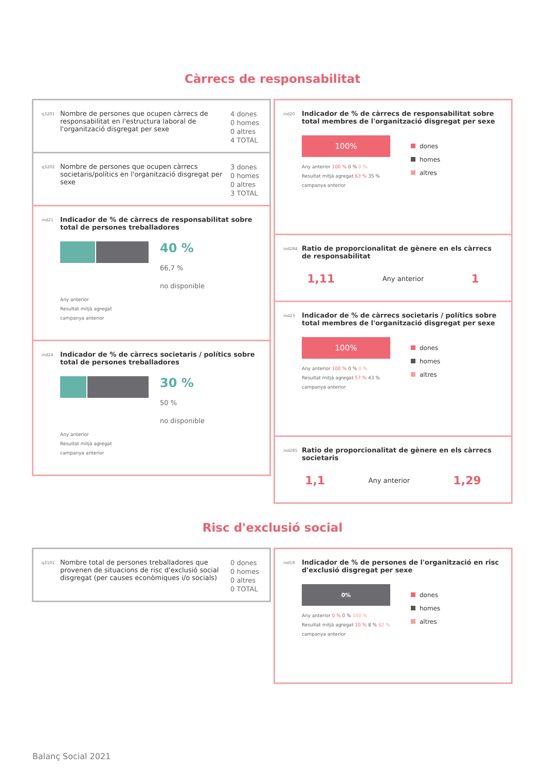Càrrecs de responsabilitat
q3201 Nombre de persones que ocupen càrrecs de responsabilitat en l'estructura laboral de l'organització disgregat per sexe 4 dones
0 homes
0 altres
4 TOTAL
q3202 Nombre de persones que ocupen càrrecs societaris/polítics en l'organització disgregat per sexe 3 dones
0 homes
0 altres
3 TOTAL
ind21 Indicador de % de càrrecs de responsabilitat sobre total de persones treballadores
40 %
66,7 %
no disponible
Any anterior
Resultat mitjà agregat
campanya anterior
ind24 Indicador de % de càrrecs societaris / polítics sobre total de persones treballadores
30 %
50 %
no disponible
Any anterior
Resultat mitjà agregat
campanya anterior
ind20 Indicador de % de càrrecs de responsabilitat sobre total membres de l'organització disgregat per sexe
100%
Any anterior 100 % 0 % 0 %
Resultat mitjà agregat 63 % 35 %
campanya anterior
dones
homes
altres
ind284 Ratio de proporcionalitat de gènere en els càrrecs de responsabilitat
1,11 Any anterior 1
ind23 Indicador de % de càrrecs societaris / polítics sobre total membres de l'organització disgregat per sexe
100%
Any anterior 100 % 0 % 0 %
Resultat mitjà agregat 57 % 43 %
campanya anterior
dones
homes
altres
ind285 Ratio de proporcionalitat de gènere en els càrrecs societaris
1,1 Any anterior 1,29
Risc d'exclusió social
q3101 Nombre total de persones treballadores que provenen de situacions de risc d'exclusió social disgregat (per causes econòmiques i/o socials) 0 dones
0 homes
0 altres
0 TOTAL
ind18 Indicador de % de persones de l'organització en risc d'exclusió disgregat per sexe
0%
Any anterior 0 % 0 % 100 %
Resultat mitjà agregat 10 % 8 % 82 %
campanya anterior
dones
homes
altres
Balanç Social 2021